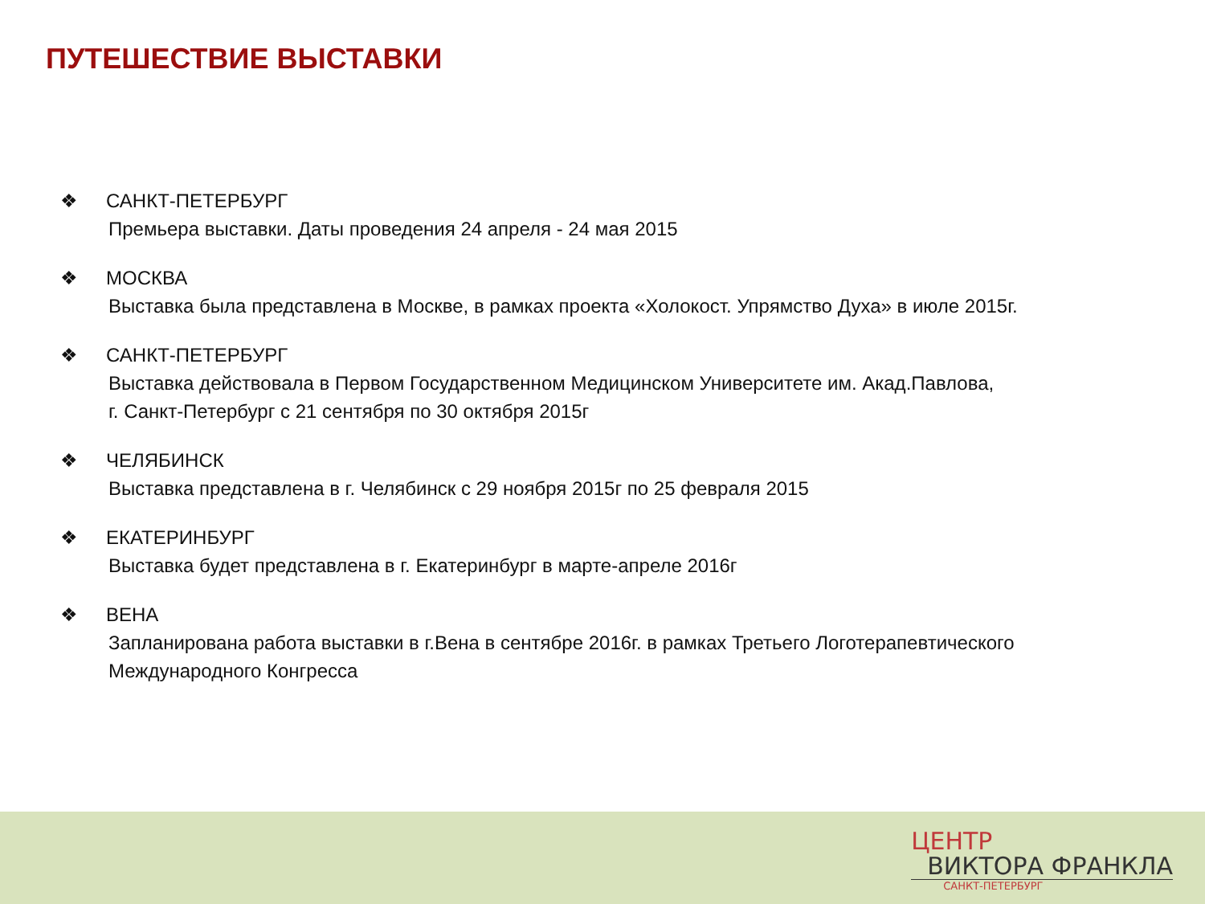ПУТЕШЕСТВИЕ ВЫСТАВКИ
❖ САНКТ-ПЕТЕРБУРГ
Премьера выставки. Даты проведения 24 апреля - 24 мая 2015
❖ МОСКВА
Выставка была представлена в Москве, в рамках проекта «Холокост. Упрямство Духа» в июле 2015г.
❖ САНКТ-ПЕТЕРБУРГ
Выставка действовала в Первом Государственном Медицинском Университете им. Акад.Павлова,
г. Санкт-Петербург с 21 сентября по 30 октября 2015г
❖ ЧЕЛЯБИНСК
Выставка представлена в г. Челябинск с 29 ноября 2015г по 25 февраля 2015
❖ ЕКАТЕРИНБУРГ
Выставка будет представлена в г. Екатеринбург в марте-апреле 2016г
❖ ВЕНА
Запланирована работа выставки в г.Вена в сентябре 2016г. в рамках Третьего Логотерапевтического
Международного Конгресса
ЦЕНТР
ВИКТОРА ФРАНКЛА
САНКТ-ПЕТЕРБУРГ